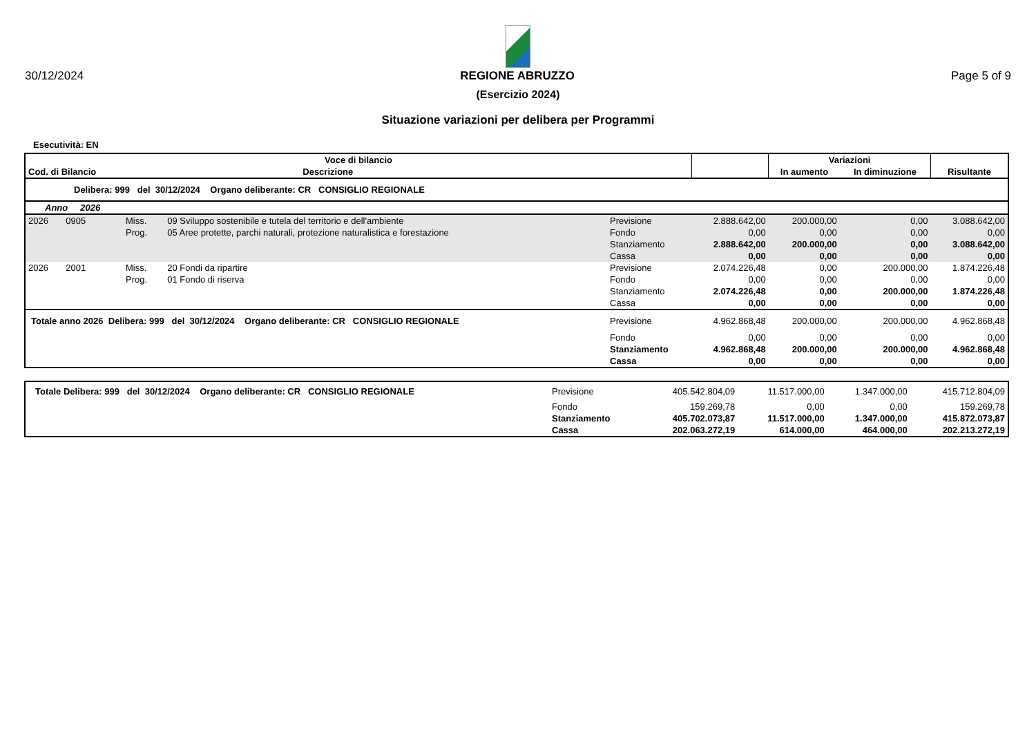30/12/2024 REGIONE ABRUZZO Page 5 of 9
(Esercizio 2024)
Situazione variazioni per delibera per Programmi
Esecutività: EN
| Voce di bilancio | | | | | Variazioni | | |
| Cod. di Bilancio | | Descrizione | | | In aumento | In diminuzione | Risultante |
| Delibera: 999 del 30/12/2024 Organo deliberante: CR CONSIGLIO REGIONALE | | | | | | | |
| Anno 2026 | | | | | | | |
| 2026 0905 | Miss. | 09 Sviluppo sostenibile e tutela del territorio e dell'ambiente | Previsione | 2.888.642,00 | 200.000,00 | 0,00 | 3.088.642,00 |
| | Prog. | 05 Aree protette, parchi naturali, protezione naturalistica e forestazione | Fondo | 0,00 | 0,00 | 0,00 | 0,00 |
| | | | Stanziamento | 2.888.642,00 | 200.000,00 | 0,00 | 3.088.642,00 |
| | | | Cassa | 0,00 | 0,00 | 0,00 | 0,00 |
| 2026 2001 | Miss. | 20 Fondi da ripartire | Previsione | 2.074.226,48 | 0,00 | 200.000,00 | 1.874.226,48 |
| | Prog. | 01 Fondo di riserva | Fondo | 0,00 | 0,00 | 0,00 | 0,00 |
| | | | Stanziamento | 2.074.226,48 | 0,00 | 200.000,00 | 1.874.226,48 |
| | | | Cassa | 0,00 | 0,00 | 0,00 | 0,00 |
| Totale anno 2026 Delibera: 999 del 30/12/2024 Organo deliberante: CR CONSIGLIO REGIONALE | | | Previsione | 4.962.868,48 | 200.000,00 | 200.000,00 | 4.962.868,48 |
| | | | Fondo | 0,00 | 0,00 | 0,00 | 0,00 |
| | | | Stanziamento | 4.962.868,48 | 200.000,00 | 200.000,00 | 4.962.868,48 |
| | | | Cassa | 0,00 | 0,00 | 0,00 | 0,00 |
| Totale Delibera: 999 del 30/12/2024 Organo deliberante: CR CONSIGLIO REGIONALE | Previsione | 405.542.804,09 | 11.517.000,00 | 1.347.000,00 | 415.712.804,09 |
| | Fondo | 159.269,78 | 0,00 | 0,00 | 159.269,78 |
| | Stanziamento | 405.702.073,87 | 11.517.000,00 | 1.347.000,00 | 415.872.073,87 |
| | Cassa | 202.063.272,19 | 614.000,00 | 464.000,00 | 202.213.272,19 |